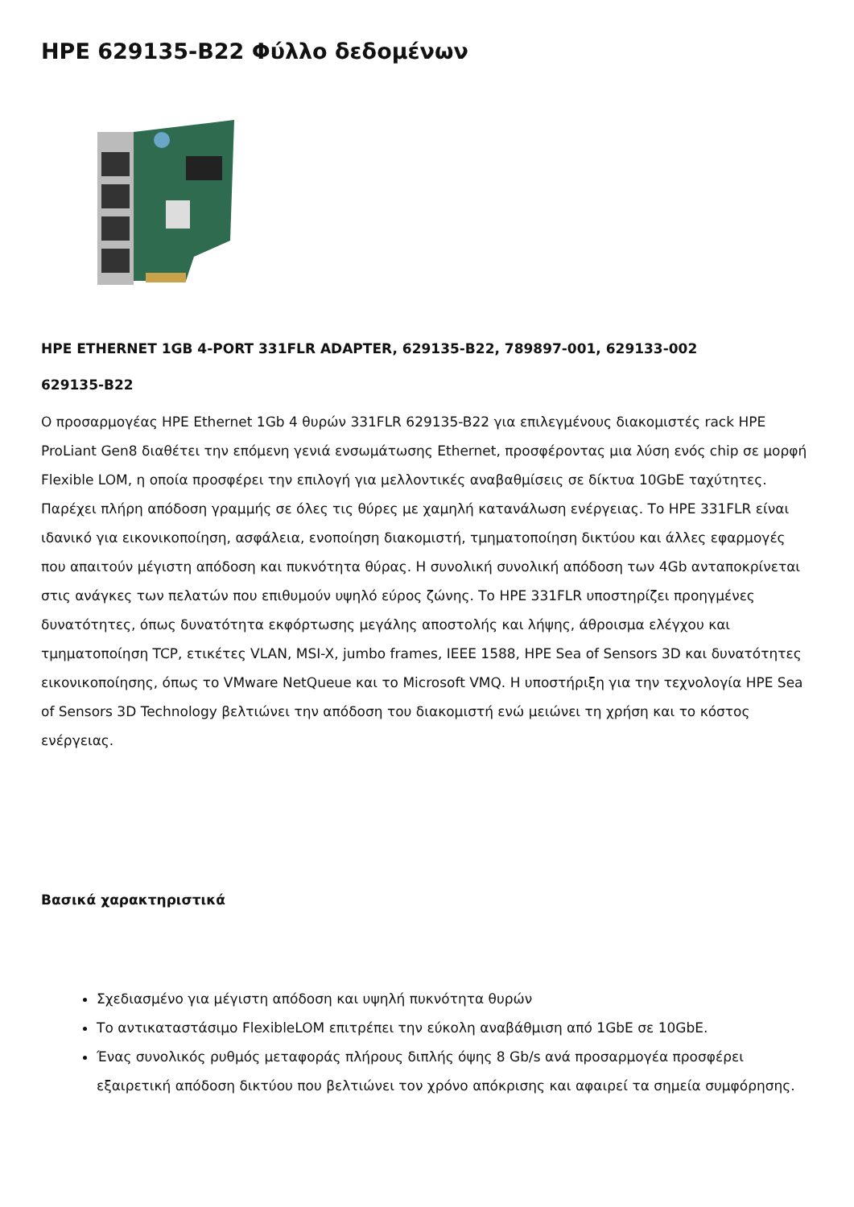HPE 629135-B22 Φύλλο δεδομένων
HPE ETHERNET 1GB 4-PORT 331FLR ADAPTER, 629135-B22, 789897-001, 629133-002
629135-B22
Ο προσαρμογέας HPE Ethernet 1Gb 4 θυρών 331FLR 629135-B22 για επιλεγμένους διακομιστές rack HPE ProLiant Gen8 διαθέτει την επόμενη γενιά ενσωμάτωσης Ethernet, προσφέροντας μια λύση ενός chip σε μορφή Flexible LOM, η οποία προσφέρει την επιλογή για μελλοντικές αναβαθμίσεις σε δίκτυα 10GbE ταχύτητες. Παρέχει πλήρη απόδοση γραμμής σε όλες τις θύρες με χαμηλή κατανάλωση ενέργειας. Το HPE 331FLR είναι ιδανικό για εικονικοποίηση, ασφάλεια, ενοποίηση διακομιστή, τμηματοποίηση δικτύου και άλλες εφαρμογές που απαιτούν μέγιστη απόδοση και πυκνότητα θύρας. Η συνολική συνολική απόδοση των 4Gb ανταποκρίνεται στις ανάγκες των πελατών που επιθυμούν υψηλό εύρος ζώνης. Το HPE 331FLR υποστηρίζει προηγμένες δυνατότητες, όπως δυνατότητα εκφόρτωσης μεγάλης αποστολής και λήψης, άθροισμα ελέγχου και τμηματοποίηση TCP, ετικέτες VLAN, MSI-X, jumbo frames, IEEE 1588, HPE Sea of Sensors 3D και δυνατότητες εικονικοποίησης, όπως το VMware NetQueue και το Microsoft VMQ. Η υποστήριξη για την τεχνολογία HPE Sea of Sensors 3D Technology βελτιώνει την απόδοση του διακομιστή ενώ μειώνει τη χρήση και το κόστος ενέργειας.
Βασικά χαρακτηριστικά
Σχεδιασμένο για μέγιστη απόδοση και υψηλή πυκνότητα θυρών
Το αντικαταστάσιμο FlexibleLOM επιτρέπει την εύκολη αναβάθμιση από 1GbE σε 10GbE.
Ένας συνολικός ρυθμός μεταφοράς πλήρους διπλής όψης 8 Gb/s ανά προσαρμογέα προσφέρει εξαιρετική απόδοση δικτύου που βελτιώνει τον χρόνο απόκρισης και αφαιρεί τα σημεία συμφόρησης.